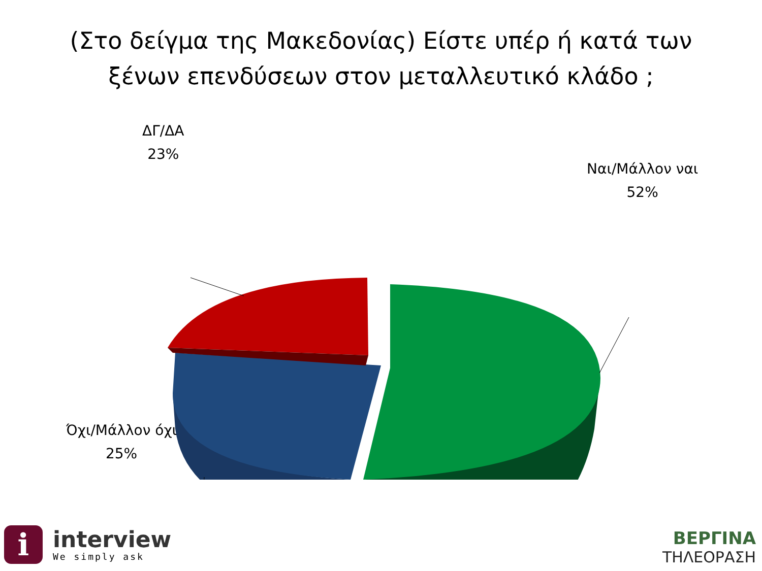(Στο δείγμα της Μακεδονίας) Είστε υπέρ ή κατά των
ξένων επενδύσεων στον μεταλλευτικό κλάδο ;
ΔΓ/ΔΑ
23%
Ναι/Μάλλον ναι
52%
Όχι/Μάλλον όχι
25%
i
interview
We simply ask
ΒΕΡΓΙΝΑ
ΤΗΛΕΟΡΑΣΗ